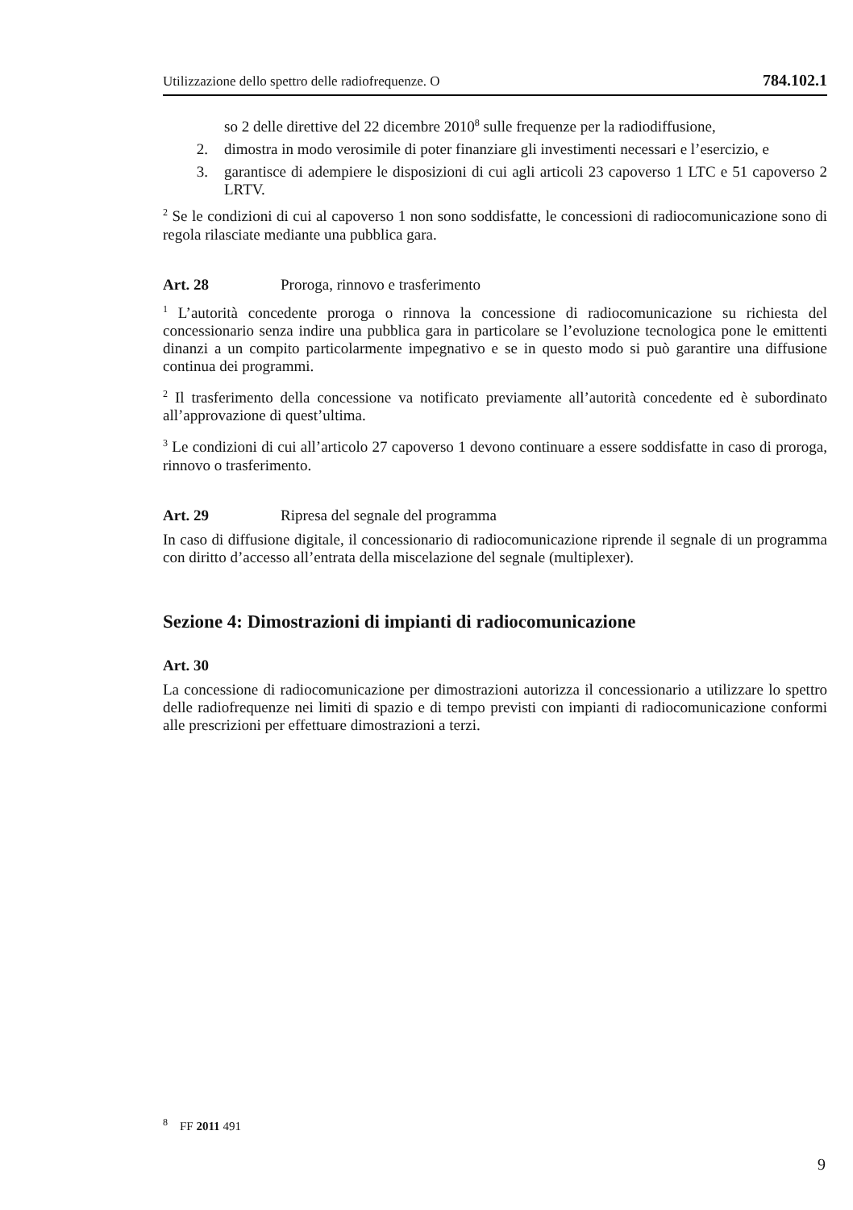Utilizzazione dello spettro delle radiofrequenze. O 784.102.1
so 2 delle direttive del 22 dicembre 2010<sup>8</sup> sulle frequenze per la radio­diffusione,
2. dimostra in modo verosimile di poter finanziare gli investimenti neces­sari e l’esercizio, e
3. garantisce di adempiere le disposizioni di cui agli articoli 23 capover­so 1 LTC e 51 capoverso 2 LRTV.
<sup>2</sup> Se le condizioni di cui al capoverso 1 non sono soddisfatte, le concessioni di radio­comunicazione sono di regola rilasciate mediante una pubblica gara.
Art. 28 Proroga, rinnovo e trasferimento
<sup>1</sup> L’autorità concedente proroga o rinnova la concessione di radiocomunicazione su richiesta del concessionario senza indire una pubblica gara in particolare se l’evolu­zione tecnologica pone le emittenti dinanzi a un compito particolarmente impegnati­vo e se in questo modo si può garantire una diffusione continua dei programmi.
<sup>2</sup> Il trasferimento della concessione va notificato previamente all’autorità concedente ed è subordinato all’approvazione di quest’ultima.
<sup>3</sup> Le condizioni di cui all’articolo 27 capoverso 1 devono continuare a essere soddi­sfatte in caso di proroga, rinnovo o trasferimento.
Art. 29 Ripresa del segnale del programma
In caso di diffusione digitale, il concessionario di radiocomunicazione riprende il segnale di un programma con diritto d’accesso all’entrata della miscelazione del segnale (multiplexer).
Sezione 4: Dimostrazioni di impianti di radiocomunicazione
Art. 30
La concessione di radiocomunicazione per dimostrazioni autorizza il concessionario a utilizzare lo spettro delle radiofrequenze nei limiti di spazio e di tempo previsti con impianti di radiocomunicazione conformi alle prescrizioni per effettuare dimostra­zioni a terzi.
<sup>8</sup> FF 2011 491
9